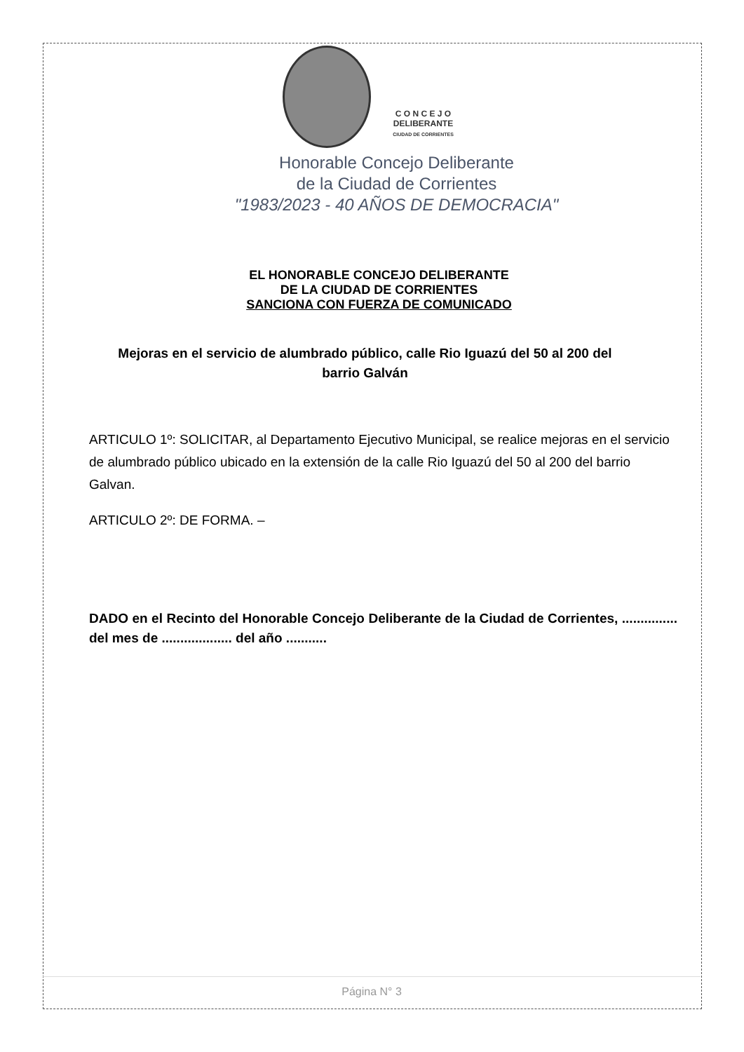C O N C E J O
DELIBERANTE
CIUDAD DE CORRIENTES
Honorable Concejo Deliberante
de la Ciudad de Corrientes
"1983/2023 - 40 AÑOS DE DEMOCRACIA"
EL HONORABLE CONCEJO DELIBERANTE
DE LA CIUDAD DE CORRIENTES
SANCIONA CON FUERZA DE COMUNICADO
Mejoras en el servicio de alumbrado público, calle Rio Iguazú del 50 al 200 del barrio Galván
ARTICULO 1º: SOLICITAR, al Departamento Ejecutivo Municipal, se realice mejoras en el servicio de alumbrado público ubicado en la extensión de la calle Rio Iguazú del 50 al 200 del barrio Galvan.
ARTICULO 2º: DE FORMA. –
DADO en el Recinto del Honorable Concejo Deliberante de la Ciudad de Corrientes, ............... del mes de ................... del año ...........
Página N° 3